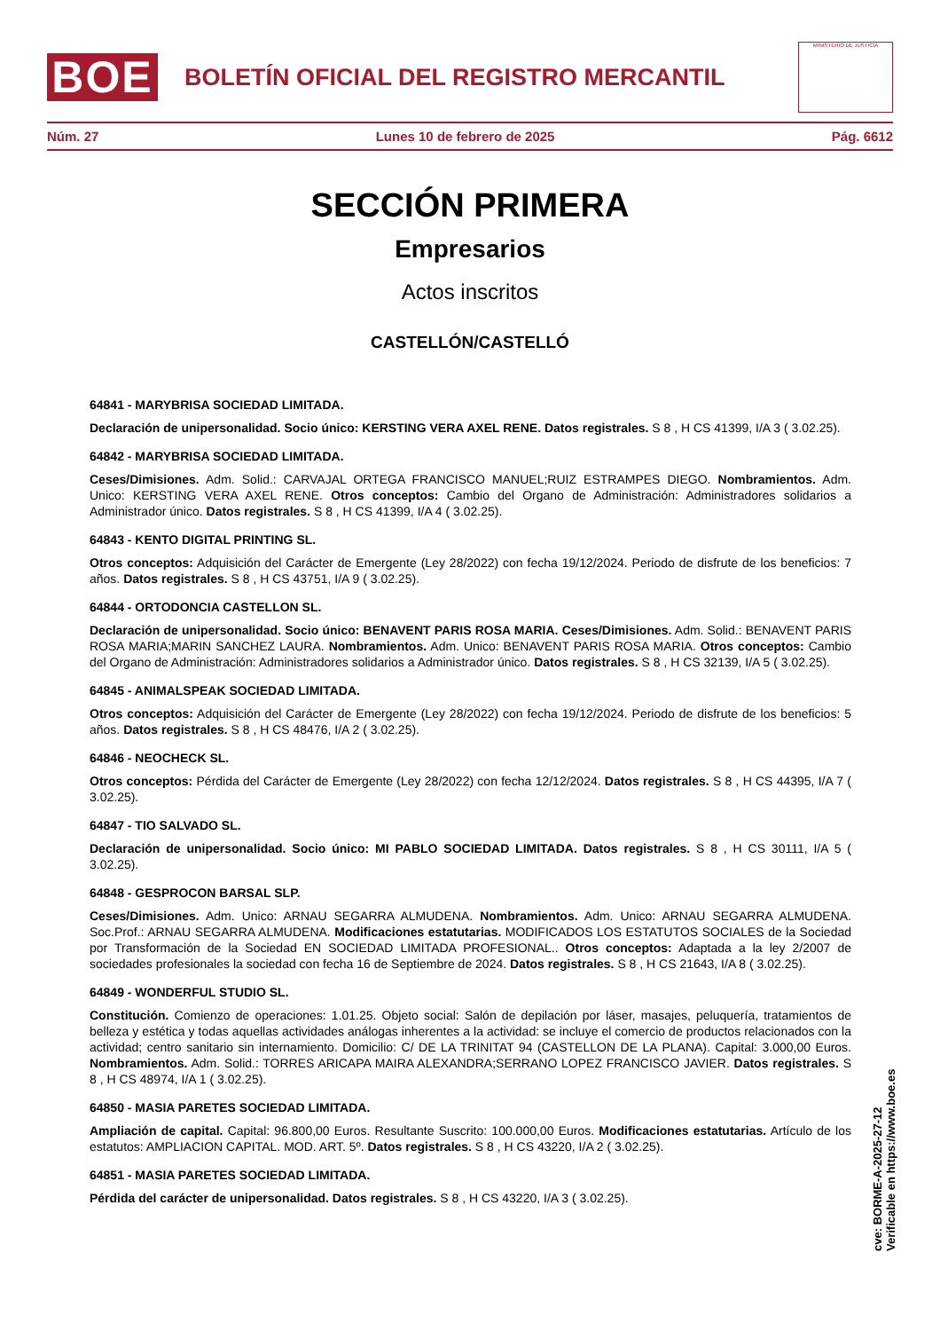BOE
BOLETÍN OFICIAL DEL REGISTRO MERCANTIL
MINISTERIO DE JUSTICIA
Núm. 27 Lunes 10 de febrero de 2025 Pág. 6612
SECCIÓN PRIMERA
Empresarios
Actos inscritos
CASTELLÓN/CASTELLÓ
64841 - MARYBRISA SOCIEDAD LIMITADA.
Declaración de unipersonalidad. Socio único: KERSTING VERA AXEL RENE. Datos registrales. S 8 , H CS 41399, I/A 3 ( 3.02.25).
64842 - MARYBRISA SOCIEDAD LIMITADA.
Ceses/Dimisiones. Adm. Solid.: CARVAJAL ORTEGA FRANCISCO MANUEL;RUIZ ESTRAMPES DIEGO. Nombramientos. Adm. Unico: KERSTING VERA AXEL RENE. Otros conceptos: Cambio del Organo de Administración: Administradores solidarios a Administrador único. Datos registrales. S 8 , H CS 41399, I/A 4 ( 3.02.25).
64843 - KENTO DIGITAL PRINTING SL.
Otros conceptos: Adquisición del Carácter de Emergente (Ley 28/2022) con fecha 19/12/2024. Periodo de disfrute de los beneficios: 7 años. Datos registrales. S 8 , H CS 43751, I/A 9 ( 3.02.25).
64844 - ORTODONCIA CASTELLON SL.
Declaración de unipersonalidad. Socio único: BENAVENT PARIS ROSA MARIA. Ceses/Dimisiones. Adm. Solid.: BENAVENT PARIS ROSA MARIA;MARIN SANCHEZ LAURA. Nombramientos. Adm. Unico: BENAVENT PARIS ROSA MARIA. Otros conceptos: Cambio del Organo de Administración: Administradores solidarios a Administrador único. Datos registrales. S 8 , H CS 32139, I/A 5 ( 3.02.25).
64845 - ANIMALSPEAK SOCIEDAD LIMITADA.
Otros conceptos: Adquisición del Carácter de Emergente (Ley 28/2022) con fecha 19/12/2024. Periodo de disfrute de los beneficios: 5 años. Datos registrales. S 8 , H CS 48476, I/A 2 ( 3.02.25).
64846 - NEOCHECK SL.
Otros conceptos: Pérdida del Carácter de Emergente (Ley 28/2022) con fecha 12/12/2024. Datos registrales. S 8 , H CS 44395, I/A 7 ( 3.02.25).
64847 - TIO SALVADO SL.
Declaración de unipersonalidad. Socio único: MI PABLO SOCIEDAD LIMITADA. Datos registrales. S 8 , H CS 30111, I/A 5 ( 3.02.25).
64848 - GESPROCON BARSAL SLP.
Ceses/Dimisiones. Adm. Unico: ARNAU SEGARRA ALMUDENA. Nombramientos. Adm. Unico: ARNAU SEGARRA ALMUDENA. Soc.Prof.: ARNAU SEGARRA ALMUDENA. Modificaciones estatutarias. MODIFICADOS LOS ESTATUTOS SOCIALES de la Sociedad por Transformación de la Sociedad EN SOCIEDAD LIMITADA PROFESIONAL.. Otros conceptos: Adaptada a la ley 2/2007 de sociedades profesionales la sociedad con fecha 16 de Septiembre de 2024. Datos registrales. S 8 , H CS 21643, I/A 8 ( 3.02.25).
64849 - WONDERFUL STUDIO SL.
Constitución. Comienzo de operaciones: 1.01.25. Objeto social: Salón de depilación por láser, masajes, peluquería, tratamientos de belleza y estética y todas aquellas actividades análogas inherentes a la actividad: se incluye el comercio de productos relacionados con la actividad; centro sanitario sin internamiento. Domicilio: C/ DE LA TRINITAT 94 (CASTELLON DE LA PLANA). Capital: 3.000,00 Euros. Nombramientos. Adm. Solid.: TORRES ARICAPA MAIRA ALEXANDRA;SERRANO LOPEZ FRANCISCO JAVIER. Datos registrales. S 8 , H CS 48974, I/A 1 ( 3.02.25).
64850 - MASIA PARETES SOCIEDAD LIMITADA.
Ampliación de capital. Capital: 96.800,00 Euros. Resultante Suscrito: 100.000,00 Euros. Modificaciones estatutarias. Artículo de los estatutos: AMPLIACION CAPITAL. MOD. ART. 5º. Datos registrales. S 8 , H CS 43220, I/A 2 ( 3.02.25).
64851 - MASIA PARETES SOCIEDAD LIMITADA.
Pérdida del carácter de unipersonalidad. Datos registrales. S 8 , H CS 43220, I/A 3 ( 3.02.25).
cve: BORME-A-2025-27-12
Verificable en https://www.boe.es